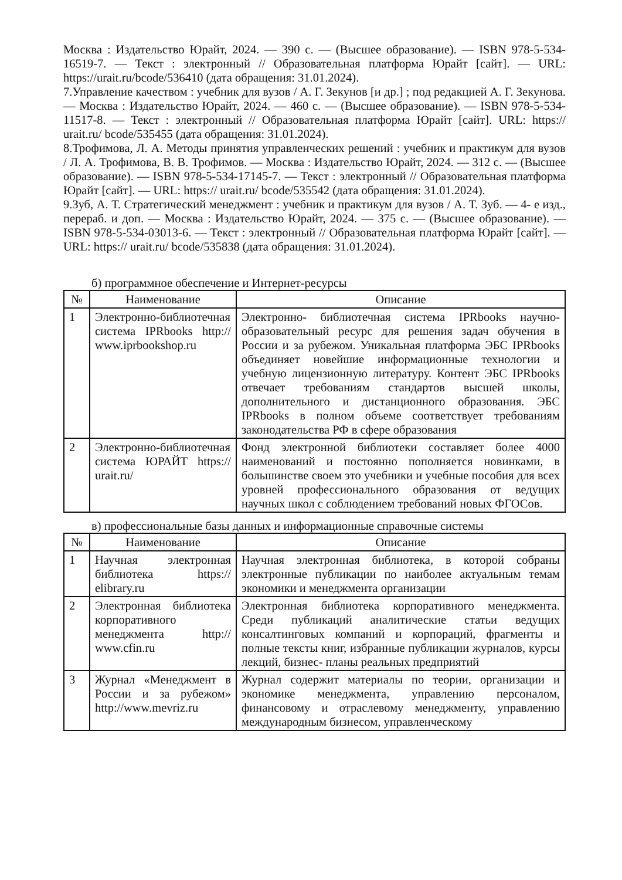Москва : Издательство Юрайт, 2024. — 390 с. — (Высшее образование). — ISBN 978-5-534-16519-7. — Текст : электронный // Образовательная платформа Юрайт [сайт]. — URL: https://urait.ru/bcode/536410 (дата обращения: 31.01.2024).
7.Управление качеством : учебник для вузов / А. Г. Зекунов [и др.] ; под редакцией А. Г. Зекунова. — Москва : Издательство Юрайт, 2024. — 460 с. — (Высшее образование). — ISBN 978-5-534-11517-8. — Текст : электронный // Образовательная платформа Юрайт [сайт]. URL: https:// urait.ru/ bcode/535455 (дата обращения: 31.01.2024).
8.Трофимова, Л. А. Методы принятия управленческих решений : учебник и практикум для вузов / Л. А. Трофимова, В. В. Трофимов. — Москва : Издательство Юрайт, 2024. — 312 с. — (Высшее образование). — ISBN 978-5-534-17145-7. — Текст : электронный // Образовательная платформа Юрайт [сайт]. — URL: https:// urait.ru/ bcode/535542 (дата обращения: 31.01.2024).
9.Зуб, А. Т. Стратегический менеджмент : учебник и практикум для вузов / А. Т. Зуб. — 4- е изд., перераб. и доп. — Москва : Издательство Юрайт, 2024. — 375 с. — (Высшее образование). — ISBN 978-5-534-03013-6. — Текст : электронный // Образовательная платформа Юрайт [сайт]. — URL: https:// urait.ru/ bcode/535838 (дата обращения: 31.01.2024).
б) программное обеспечение и Интернет-ресурсы
| № | Наименование | Описание |
| --- | --- | --- |
| 1 | Электронно-библиотечная система IPRbooks http:// www.iprbookshop.ru | Электронно- библиотечная система IPRbooks научно-образовательный ресурс для решения задач обучения в России и за рубежом. Уникальная платформа ЭБС IPRbooks объединяет новейшие информационные технологии и учебную лицензионную литературу. Контент ЭБС IPRbooks отвечает требованиям стандартов высшей школы, дополнительного и дистанционного образования. ЭБС IPRbooks в полном объеме соответствует требованиям законодательства РФ в сфере образования |
| 2 | Электронно-библиотечная система ЮРАЙТ https:// urait.ru/ | Фонд электронной библиотеки составляет более 4000 наименований и постоянно пополняется новинками, в большинстве своем это учебники и учебные пособия для всех уровней профессионального образования от ведущих научных школ с соблюдением требований новых ФГОСов. |
в) профессиональные базы данных и информационные справочные системы
| № | Наименование | Описание |
| --- | --- | --- |
| 1 | Научная электронная библиотека https:// elibrary.ru | Научная электронная библиотека, в которой собраны электронные публикации по наиболее актуальным темам экономики и менеджмента организации |
| 2 | Электронная библиотека корпоративного менеджмента http:// www.cfin.ru | Электронная библиотека корпоративного менеджмента. Среди публикаций аналитические статьи ведущих консалтинговых компаний и корпораций, фрагменты и полные тексты книг, избранные публикации журналов, курсы лекций, бизнес- планы реальных предприятий |
| 3 | Журнал «Менеджмент в России и за рубежом» http://www.mevriz.ru | Журнал содержит материалы по теории, организации и экономике менеджмента, управлению персоналом, финансовому и отраслевому менеджменту, управлению международным бизнесом, управленческому |